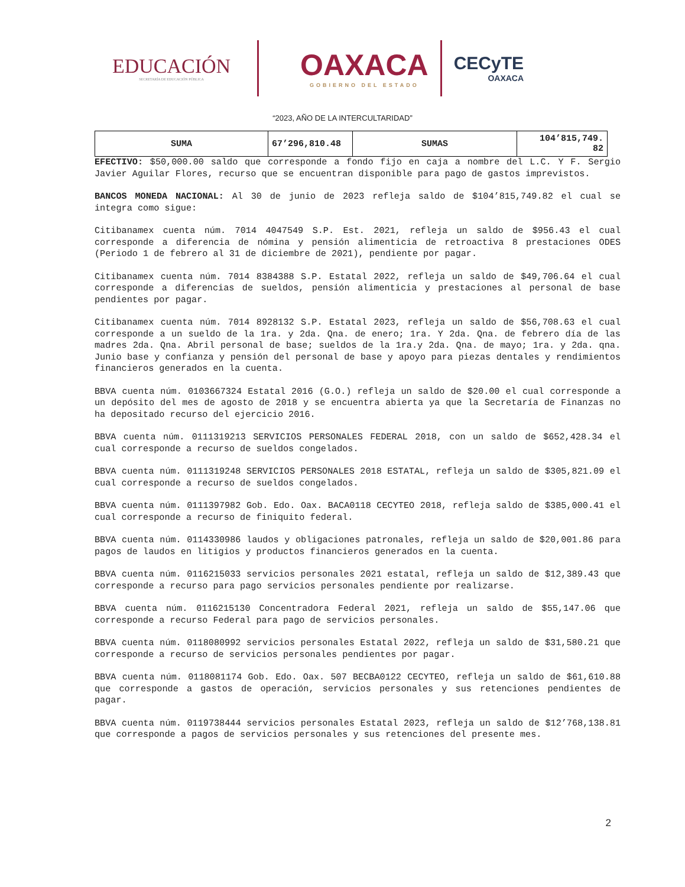EDUCACIÓN
SECRETARÍA DE EDUCACIÓN PÚBLICA
OAXACA
GOBIERNO DEL ESTADO
CECyTE
OAXACA
“2023, AÑO DE LA INTERCULTARIDAD”
| SUMA | 67’296,810.48 | SUMAS | 104’815,749. 82 |
EFECTIVO: $50,000.00 saldo que corresponde a fondo fijo en caja a nombre del L.C. Y F. Sergio Javier Aguilar Flores, recurso que se encuentran disponible para pago de gastos imprevistos.
BANCOS MONEDA NACIONAL: Al 30 de junio de 2023 refleja saldo de $104’815,749.82 el cual se integra como sigue:
Citibanamex cuenta núm. 7014 4047549 S.P. Est. 2021, refleja un saldo de $956.43 el cual corresponde a diferencia de nómina y pensión alimenticia de retroactiva 8 prestaciones ODES (Periodo 1 de febrero al 31 de diciembre de 2021), pendiente por pagar.
Citibanamex cuenta núm. 7014 8384388 S.P. Estatal 2022, refleja un saldo de $49,706.64 el cual corresponde a diferencias de sueldos, pensión alimenticia y prestaciones al personal de base pendientes por pagar.
Citibanamex cuenta núm. 7014 8928132 S.P. Estatal 2023, refleja un saldo de $56,708.63 el cual corresponde a un sueldo de la 1ra. y 2da. Qna. de enero; 1ra. Y 2da. Qna. de febrero día de las madres 2da. Qna. Abril personal de base; sueldos de la 1ra.y 2da. Qna. de mayo; 1ra. y 2da. qna. Junio base y confianza y pensión del personal de base y apoyo para piezas dentales y rendimientos financieros generados en la cuenta.
BBVA cuenta núm. 0103667324 Estatal 2016 (G.O.) refleja un saldo de $20.00 el cual corresponde a un depósito del mes de agosto de 2018 y se encuentra abierta ya que la Secretaría de Finanzas no ha depositado recurso del ejercicio 2016.
BBVA cuenta núm. 0111319213 SERVICIOS PERSONALES FEDERAL 2018, con un saldo de $652,428.34 el cual corresponde a recurso de sueldos congelados.
BBVA cuenta núm. 0111319248 SERVICIOS PERSONALES 2018 ESTATAL, refleja un saldo de $305,821.09 el cual corresponde a recurso de sueldos congelados.
BBVA cuenta núm. 0111397982 Gob. Edo. Oax. BACA0118 CECYTEO 2018, refleja saldo de $385,000.41 el cual corresponde a recurso de finiquito federal.
BBVA cuenta núm. 0114330986 laudos y obligaciones patronales, refleja un saldo de $20,001.86 para pagos de laudos en litigios y productos financieros generados en la cuenta.
BBVA cuenta núm. 0116215033 servicios personales 2021 estatal, refleja un saldo de $12,389.43 que corresponde a recurso para pago servicios personales pendiente por realizarse.
BBVA cuenta núm. 0116215130 Concentradora Federal 2021, refleja un saldo de $55,147.06 que corresponde a recurso Federal para pago de servicios personales.
BBVA cuenta núm. 0118080992 servicios personales Estatal 2022, refleja un saldo de $31,580.21 que corresponde a recurso de servicios personales pendientes por pagar.
BBVA cuenta núm. 0118081174 Gob. Edo. Oax. 507 BECBA0122 CECYTEO, refleja un saldo de $61,610.88 que corresponde a gastos de operación, servicios personales y sus retenciones pendientes de pagar.
BBVA cuenta núm. 0119738444 servicios personales Estatal 2023, refleja un saldo de $12’768,138.81 que corresponde a pagos de servicios personales y sus retenciones del presente mes.
2